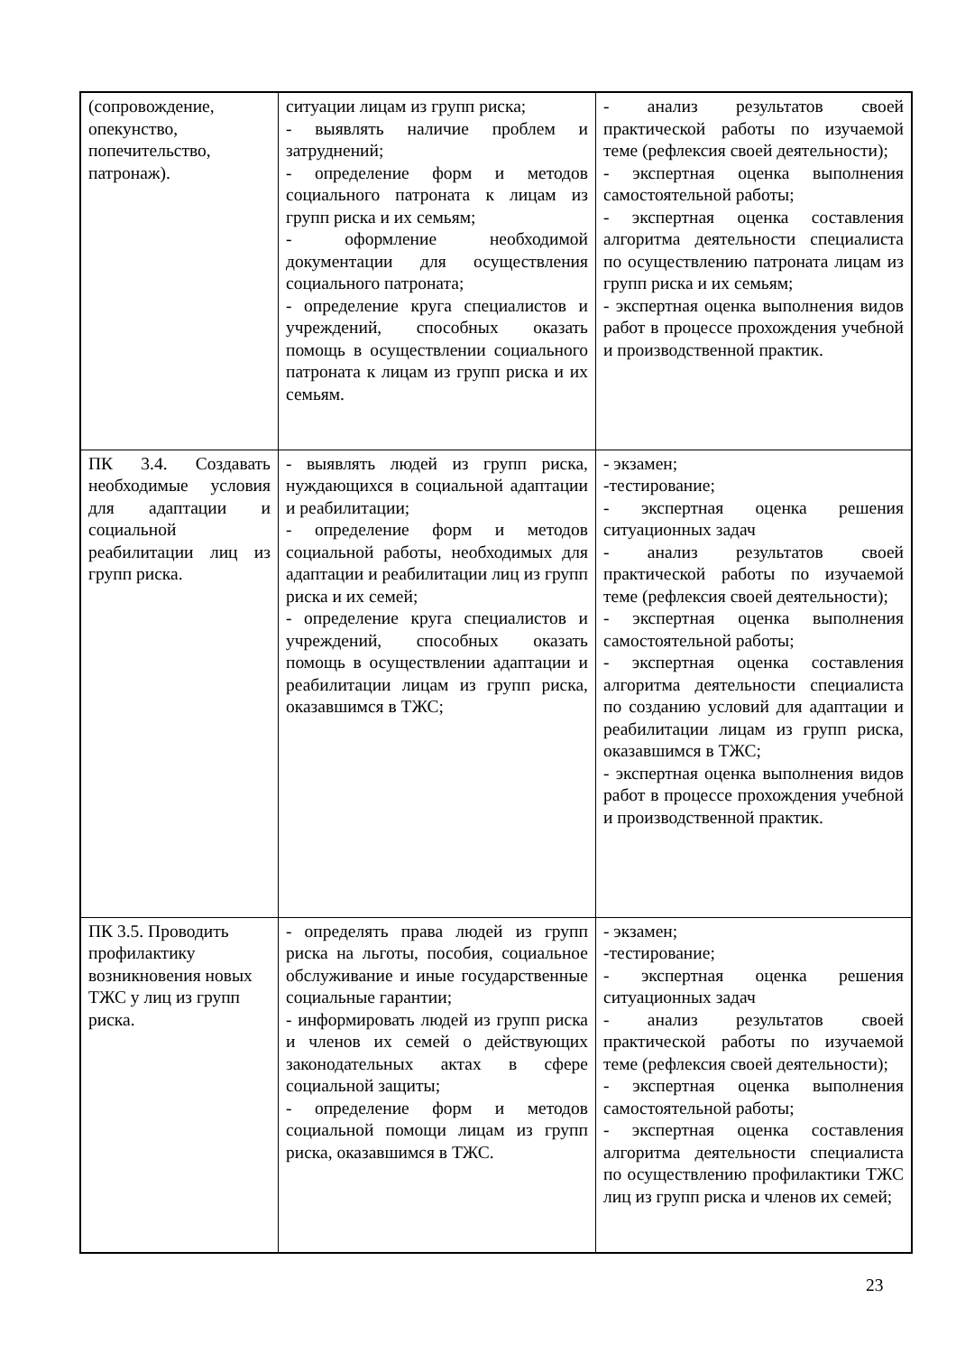| (сопровождение, опекунство, попечительство, патронаж). | ситуации лицам из групп риска; - выявлять наличие проблем и затруднений; - определение форм и методов социального патроната к лицам из групп риска и их семьям; - оформление необходимой документации для осуществления социального патроната; - определение круга специалистов и учреждений, способных оказать помощь в осуществлении социального патроната к лицам из групп риска и их семьям. | - анализ результатов своей практической работы по изучаемой теме (рефлексия своей деятельности); - экспертная оценка выполнения самостоятельной работы; - экспертная оценка составления алгоритма деятельности специалиста по осуществлению патроната лицам из групп риска и их семьям; - экспертная оценка выполнения видов работ в процессе прохождения учебной и производственной практик. |
| ПК 3.4. Создавать необходимые условия для адаптации и социальной реабилитации лиц из групп риска. | - выявлять людей из групп риска, нуждающихся в социальной адаптации и реабилитации; - определение форм и методов социальной работы, необходимых для адаптации и реабилитации лиц из групп риска и их семей; - определение круга специалистов и учреждений, способных оказать помощь в осуществлении адаптации и реабилитации лицам из групп риска, оказавшимся в ТЖС; | - экзамен; -тестирование; - экспертная оценка решения ситуационных задач - анализ результатов своей практической работы по изучаемой теме (рефлексия своей деятельности); - экспертная оценка выполнения самостоятельной работы; - экспертная оценка составления алгоритма деятельности специалиста по созданию условий для адаптации и реабилитации лицам из групп риска, оказавшимся в ТЖС; - экспертная оценка выполнения видов работ в процессе прохождения учебной и производственной практик. |
| ПК 3.5. Проводить профилактику возникновения новых ТЖС у лиц из групп риска. | - определять права людей из групп риска на льготы, пособия, социальное обслуживание и иные государственные социальные гарантии; - информировать людей из групп риска и членов их семей о действующих законодательных актах в сфере социальной защиты; - определение форм и методов социальной помощи лицам из групп риска, оказавшимся в ТЖС. | - экзамен; -тестирование; - экспертная оценка решения ситуационных задач - анализ результатов своей практической работы по изучаемой теме (рефлексия своей деятельности); - экспертная оценка выполнения самостоятельной работы; - экспертная оценка составления алгоритма деятельности специалиста по осуществлению профилактики ТЖС лиц из групп риска и членов их семей; |
23